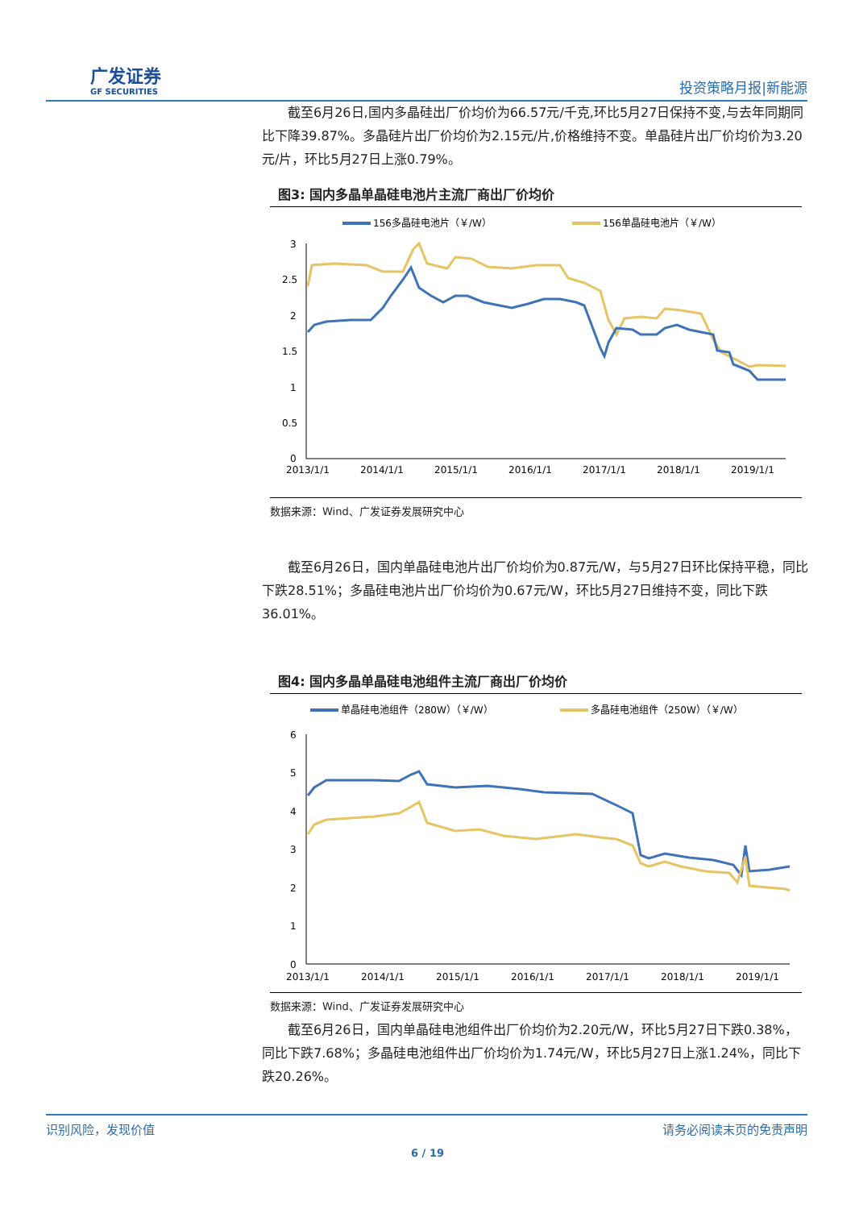广发证券
GF SECURITIES
投资策略月报|新能源
截至6月26日,国内多晶硅出厂价均价为66.57元/千克,环比5月27日保持不变,与去年同期同比下降39.87%。多晶硅片出厂价均价为2.15元/片,价格维持不变。单晶硅片出厂价均价为3.20元/片，环比5月27日上涨0.79%。
图3: 国内多晶单晶硅电池片主流厂商出厂价均价
156多晶硅电池片（￥/W）
156单晶硅电池片（￥/W）
3
2.5
2
1.5
1
0.5
0
2013/1/1
2014/1/1
2015/1/1
2016/1/1
2017/1/1
2018/1/1
2019/1/1
数据来源：Wind、广发证券发展研究中心
截至6月26日，国内单晶硅电池片出厂价均价为0.87元/W，与5月27日环比保持平稳，同比下跌28.51%；多晶硅电池片出厂价均价为0.67元/W，环比5月27日维持不变，同比下跌36.01%。
图4: 国内多晶单晶硅电池组件主流厂商出厂价均价
单晶硅电池组件（280W）（￥/W）
多晶硅电池组件（250W）（￥/W）
6
5
4
3
2
1
0
2013/1/1
2014/1/1
2015/1/1
2016/1/1
2017/1/1
2018/1/1
2019/1/1
数据来源：Wind、广发证券发展研究中心
截至6月26日，国内单晶硅电池组件出厂价均价为2.20元/W，环比5月27日下跌0.38%，同比下跌7.68%；多晶硅电池组件出厂价均价为1.74元/W，环比5月27日上涨1.24%，同比下跌20.26%。
识别风险，发现价值 请务必阅读末页的免责声明
6 / 19